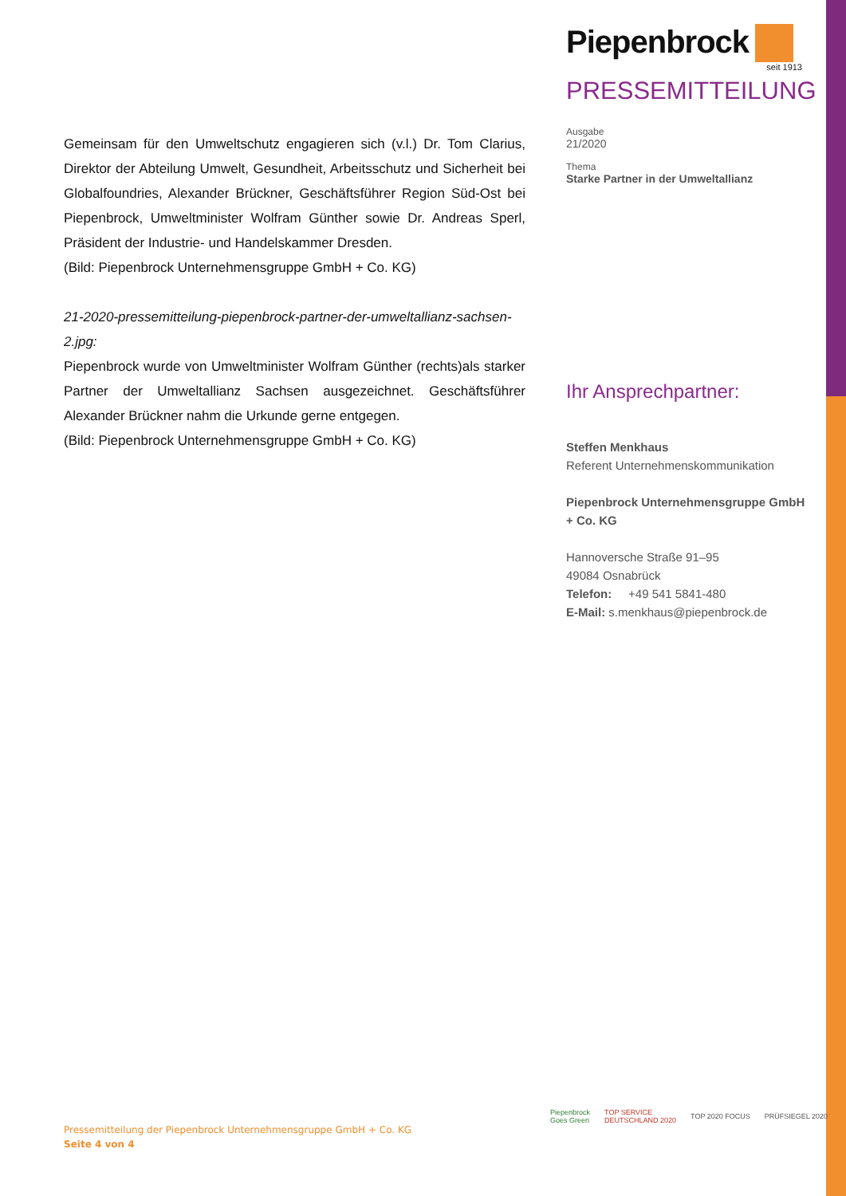Piepenbrock
seit 1913
PRESSEMITTEILUNG
Ausgabe
21/2020
Thema
Starke Partner in der Umweltallianz
Ihr Ansprechpartner:
Steffen Menkhaus
Referent Unternehmenskommunikation
Piepenbrock Unternehmensgruppe GmbH + Co. KG
Hannoversche Straße 91–95
49084 Osnabrück
Telefon: +49 541 5841-480
E-Mail: s.menkhaus@piepenbrock.de
Gemeinsam für den Umweltschutz engagieren sich (v.l.) Dr. Tom Clarius, Direktor der Abteilung Umwelt, Gesundheit, Arbeitsschutz und Sicherheit bei Globalfoundries, Alexander Brückner, Geschäftsführer Region Süd-Ost bei Piepenbrock, Umweltminister Wolfram Günther sowie Dr. Andreas Sperl, Präsident der Industrie- und Handelskammer Dresden.
(Bild: Piepenbrock Unternehmensgruppe GmbH + Co. KG)
21-2020-pressemitteilung-piepenbrock-partner-der-umweltallianz-sachsen-2.jpg:
Piepenbrock wurde von Umweltminister Wolfram Günther (rechts)als starker Partner der Umweltallianz Sachsen ausgezeichnet. Geschäftsführer Alexander Brückner nahm die Urkunde gerne entgegen.
(Bild: Piepenbrock Unternehmensgruppe GmbH + Co. KG)
Pressemitteilung der Piepenbrock Unternehmensgruppe GmbH + Co. KG
Seite 4 von 4
Piepenbrock
Goes Green
TOP SERVICE
DEUTSCHLAND 2020
TOP 2020 FOCUS PRÜFSIEGEL 2020